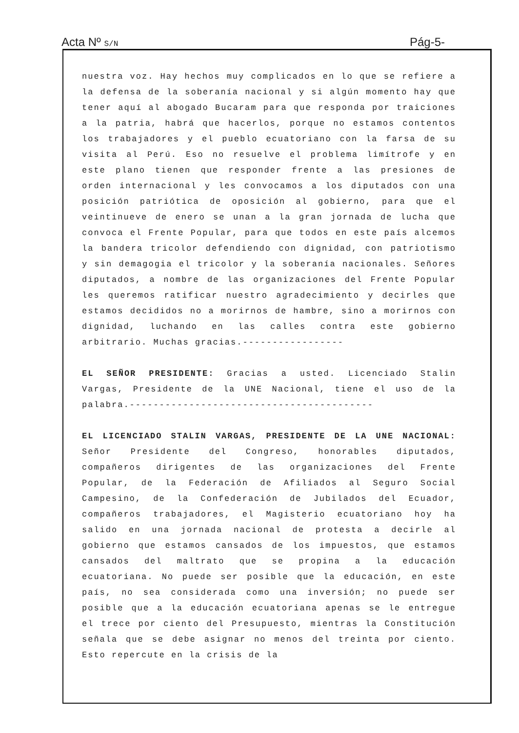Acta Nº S/N Pág-5-
nuestra voz. Hay hechos muy complicados en lo que se refiere a la defensa de la soberanía nacional y si algún momento hay que tener aquí al abogado Bucaram para que responda por traiciones a la patria, habrá que hacerlos, porque no estamos contentos los trabajadores y el pueblo ecuatoriano con la farsa de su visita al Perú. Eso no resuelve el problema limítrofe y en este plano tienen que responder frente a las presiones de orden internacional y les convocamos a los diputados con una posición patriótica de oposición al gobierno, para que el veintinueve de enero se unan a la gran jornada de lucha que convoca el Frente Popular, para que todos en este país alcemos la bandera tricolor defendiendo con dignidad, con patriotismo y sin demagogia el tricolor y la soberanía nacionales. Señores diputados, a nombre de las organizaciones del Frente Popular les queremos ratificar nuestro agradecimiento y decirles que estamos decididos no a morirnos de hambre, sino a morirnos con dignidad, luchando en las calles contra este gobierno arbitrario. Muchas gracias.-----------------
EL SEÑOR PRESIDENTE: Gracias a usted. Licenciado Stalin Vargas, Presidente de la UNE Nacional, tiene el uso de la palabra.-----------------------------------------
EL LICENCIADO STALIN VARGAS, PRESIDENTE DE LA UNE NACIONAL: Señor Presidente del Congreso, honorables diputados, compañeros dirigentes de las organizaciones del Frente Popular, de la Federación de Afiliados al Seguro Social Campesino, de la Confederación de Jubilados del Ecuador, compañeros trabajadores, el Magisterio ecuatoriano hoy ha salido en una jornada nacional de protesta a decirle al gobierno que estamos cansados de los impuestos, que estamos cansados del maltrato que se propina a la educación ecuatoriana. No puede ser posible que la educación, en este país, no sea considerada como una inversión; no puede ser posible que a la educación ecuatoriana apenas se le entregue el trece por ciento del Presupuesto, mientras la Constitución señala que se debe asignar no menos del treinta por ciento. Esto repercute en la crisis de la